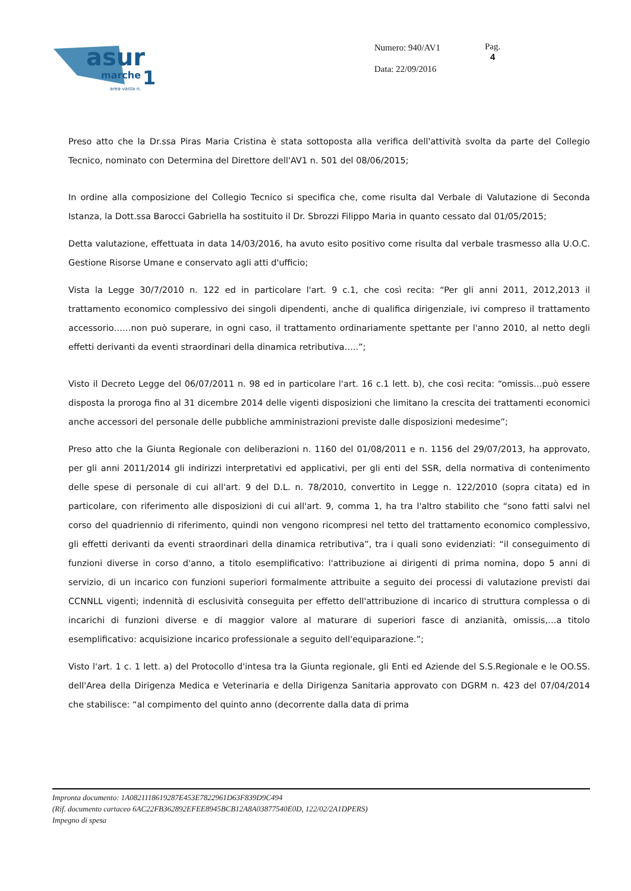asur
marche
1
area vasta n.
Numero: 940/AV1
Data: 22/09/2016
Pag.
4
Preso atto che la Dr.ssa Piras Maria Cristina è stata sottoposta alla verifica dell'attività svolta da parte del Collegio Tecnico, nominato con Determina del Direttore dell'AV1 n. 501 del 08/06/2015;
In ordine alla composizione del Collegio Tecnico si specifica che, come risulta dal Verbale di Valutazione di Seconda Istanza, la Dott.ssa Barocci Gabriella ha sostituito il Dr. Sbrozzi Filippo Maria in quanto cessato dal 01/05/2015;
Detta valutazione, effettuata in data 14/03/2016, ha avuto esito positivo come risulta dal verbale trasmesso alla U.O.C. Gestione Risorse Umane e conservato agli atti d'ufficio;
Vista la Legge 30/7/2010 n. 122 ed in particolare l'art. 9 c.1, che così recita: “Per gli anni 2011, 2012,2013 il trattamento economico complessivo dei singoli dipendenti, anche di qualifica dirigenziale, ivi compreso il trattamento accessorio……non può superare, in ogni caso, il trattamento ordinariamente spettante per l'anno 2010, al netto degli effetti derivanti da eventi straordinari della dinamica retributiva…..”;
Visto il Decreto Legge del 06/07/2011 n. 98 ed in particolare l'art. 16 c.1 lett. b), che così recita: “omissis…può essere disposta la proroga fino al 31 dicembre 2014 delle vigenti disposizioni che limitano la crescita dei trattamenti economici anche accessori del personale delle pubbliche amministrazioni previste dalle disposizioni medesime”;
Preso atto che la Giunta Regionale con deliberazioni n. 1160 del 01/08/2011 e n. 1156 del 29/07/2013, ha approvato, per gli anni 2011/2014 gli indirizzi interpretativi ed applicativi, per gli enti del SSR, della normativa di contenimento delle spese di personale di cui all'art. 9 del D.L. n. 78/2010, convertito in Legge n. 122/2010 (sopra citata) ed in particolare, con riferimento alle disposizioni di cui all'art. 9, comma 1, ha tra l'altro stabilito che “sono fatti salvi nel corso del quadriennio di riferimento, quindi non vengono ricompresi nel tetto del trattamento economico complessivo, gli effetti derivanti da eventi straordinari della dinamica retributiva”, tra i quali sono evidenziati: “il conseguimento di funzioni diverse in corso d'anno, a titolo esemplificativo: l'attribuzione ai dirigenti di prima nomina, dopo 5 anni di servizio, di un incarico con funzioni superiori formalmente attribuite a seguito dei processi di valutazione previsti dai CCNNLL vigenti; indennità di esclusività conseguita per effetto dell'attribuzione di incarico di struttura complessa o di incarichi di funzioni diverse e di maggior valore al maturare di superiori fasce di anzianità, omissis,…a titolo esemplificativo: acquisizione incarico professionale a seguito dell'equiparazione.”;
Visto l'art. 1 c. 1 lett. a) del Protocollo d'intesa tra la Giunta regionale, gli Enti ed Aziende del S.S.Regionale e le OO.SS. dell'Area della Dirigenza Medica e Veterinaria e della Dirigenza Sanitaria approvato con DGRM n. 423 del 07/04/2014 che stabilisce: “al compimento del quinto anno (decorrente dalla data di prima
Impronta documento: 1A0821118619287E453E7822961D63F839D9C494
(Rif. documento cartaceo 6AC22FB362892EFEE8945BCB12A8A03877540E0D, 122/02/2A1DPERS)
Impegno di spesa